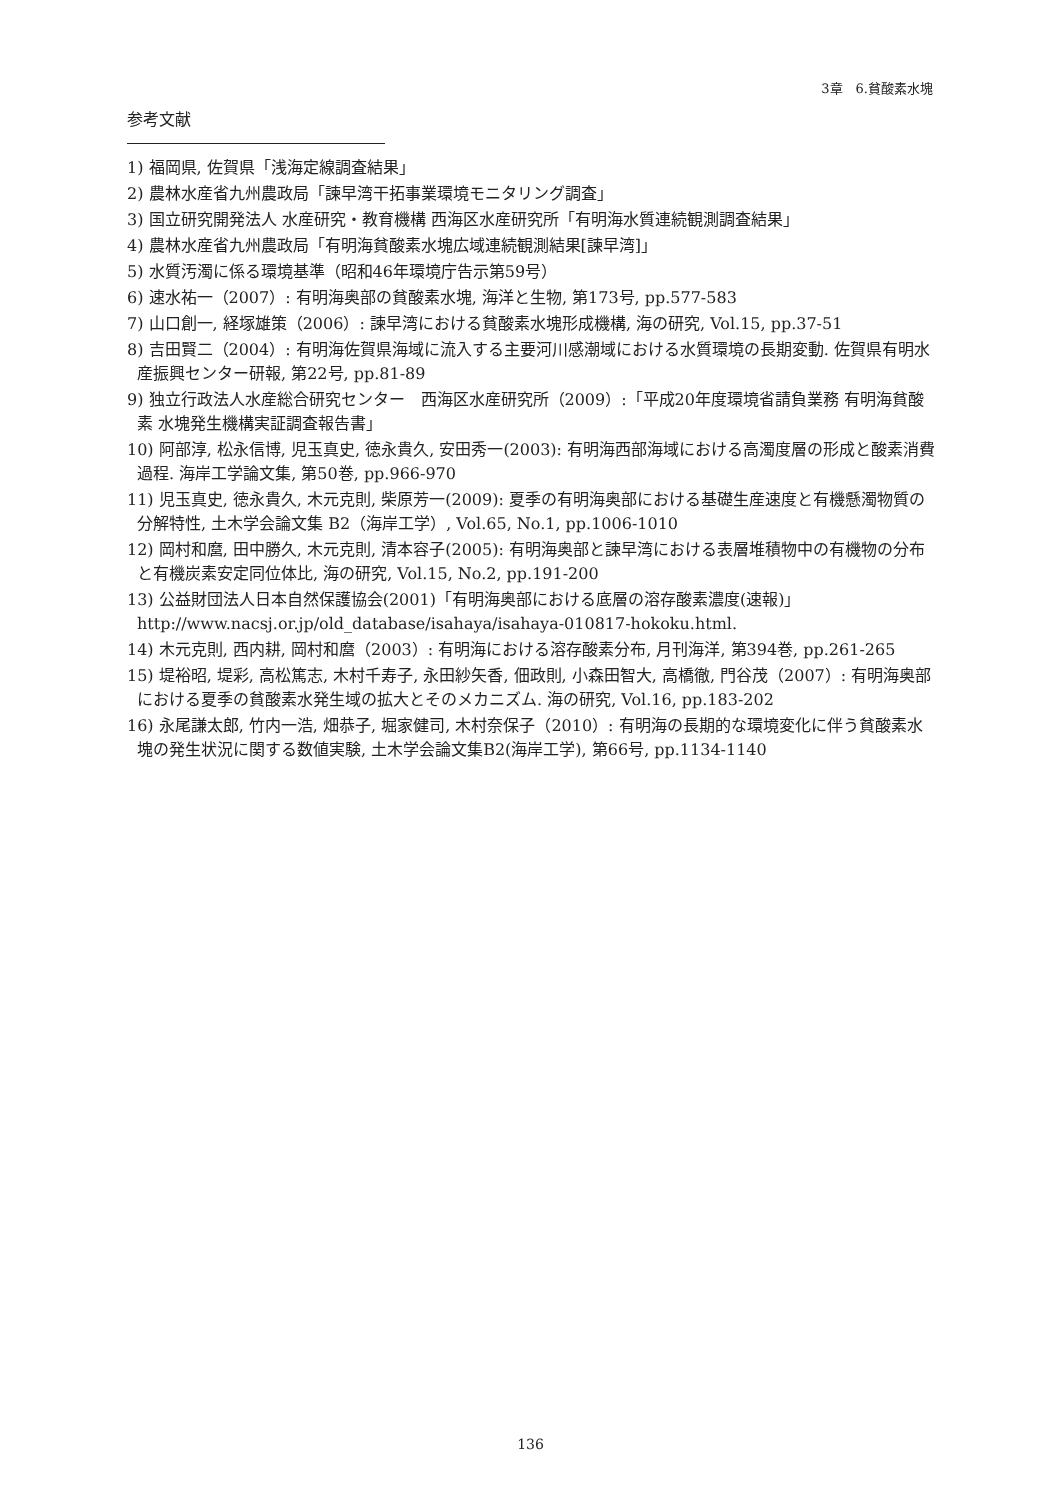3章　6.貧酸素水塊
参考文献
1) 福岡県, 佐賀県「浅海定線調査結果」
2) 農林水産省九州農政局「諫早湾干拓事業環境モニタリング調査」
3) 国立研究開発法人 水産研究・教育機構 西海区水産研究所「有明海水質連続観測調査結果」
4) 農林水産省九州農政局「有明海貧酸素水塊広域連続観測結果[諫早湾]」
5) 水質汚濁に係る環境基準（昭和46年環境庁告示第59号）
6) 速水祐一（2007）: 有明海奥部の貧酸素水塊, 海洋と生物, 第173号, pp.577-583
7) 山口創一, 経塚雄策（2006）: 諫早湾における貧酸素水塊形成機構, 海の研究, Vol.15, pp.37-51
8) 吉田賢二（2004）: 有明海佐賀県海域に流入する主要河川感潮域における水質環境の長期変動. 佐賀県有明水産振興センター研報, 第22号, pp.81-89
9) 独立行政法人水産総合研究センター　西海区水産研究所（2009）:「平成20年度環境省請負業務 有明海貧酸素 水塊発生機構実証調査報告書」
10) 阿部淳, 松永信博, 児玉真史, 徳永貴久, 安田秀一(2003): 有明海西部海域における高濁度層の形成と酸素消費過程. 海岸工学論文集, 第50巻, pp.966-970
11) 児玉真史, 徳永貴久, 木元克則, 柴原芳一(2009): 夏季の有明海奥部における基礎生産速度と有機懸濁物質の分解特性, 土木学会論文集 B2（海岸工学）, Vol.65, No.1, pp.1006-1010
12) 岡村和麿, 田中勝久, 木元克則, 清本容子(2005): 有明海奥部と諫早湾における表層堆積物中の有機物の分布と有機炭素安定同位体比, 海の研究, Vol.15, No.2, pp.191-200
13) 公益財団法人日本自然保護協会(2001)「有明海奥部における底層の溶存酸素濃度(速報)」 http://www.nacsj.or.jp/old_database/isahaya/isahaya-010817-hokoku.html.
14) 木元克則, 西内耕, 岡村和麿（2003）: 有明海における溶存酸素分布, 月刊海洋, 第394巻, pp.261-265
15) 堤裕昭, 堤彩, 高松篤志, 木村千寿子, 永田紗矢香, 佃政則, 小森田智大, 高橋徹, 門谷茂（2007）: 有明海奥部における夏季の貧酸素水発生域の拡大とそのメカニズム. 海の研究, Vol.16, pp.183-202
16) 永尾謙太郎, 竹内一浩, 畑恭子, 堀家健司, 木村奈保子（2010）: 有明海の長期的な環境変化に伴う貧酸素水塊の発生状況に関する数値実験, 土木学会論文集B2(海岸工学), 第66号, pp.1134-1140
136